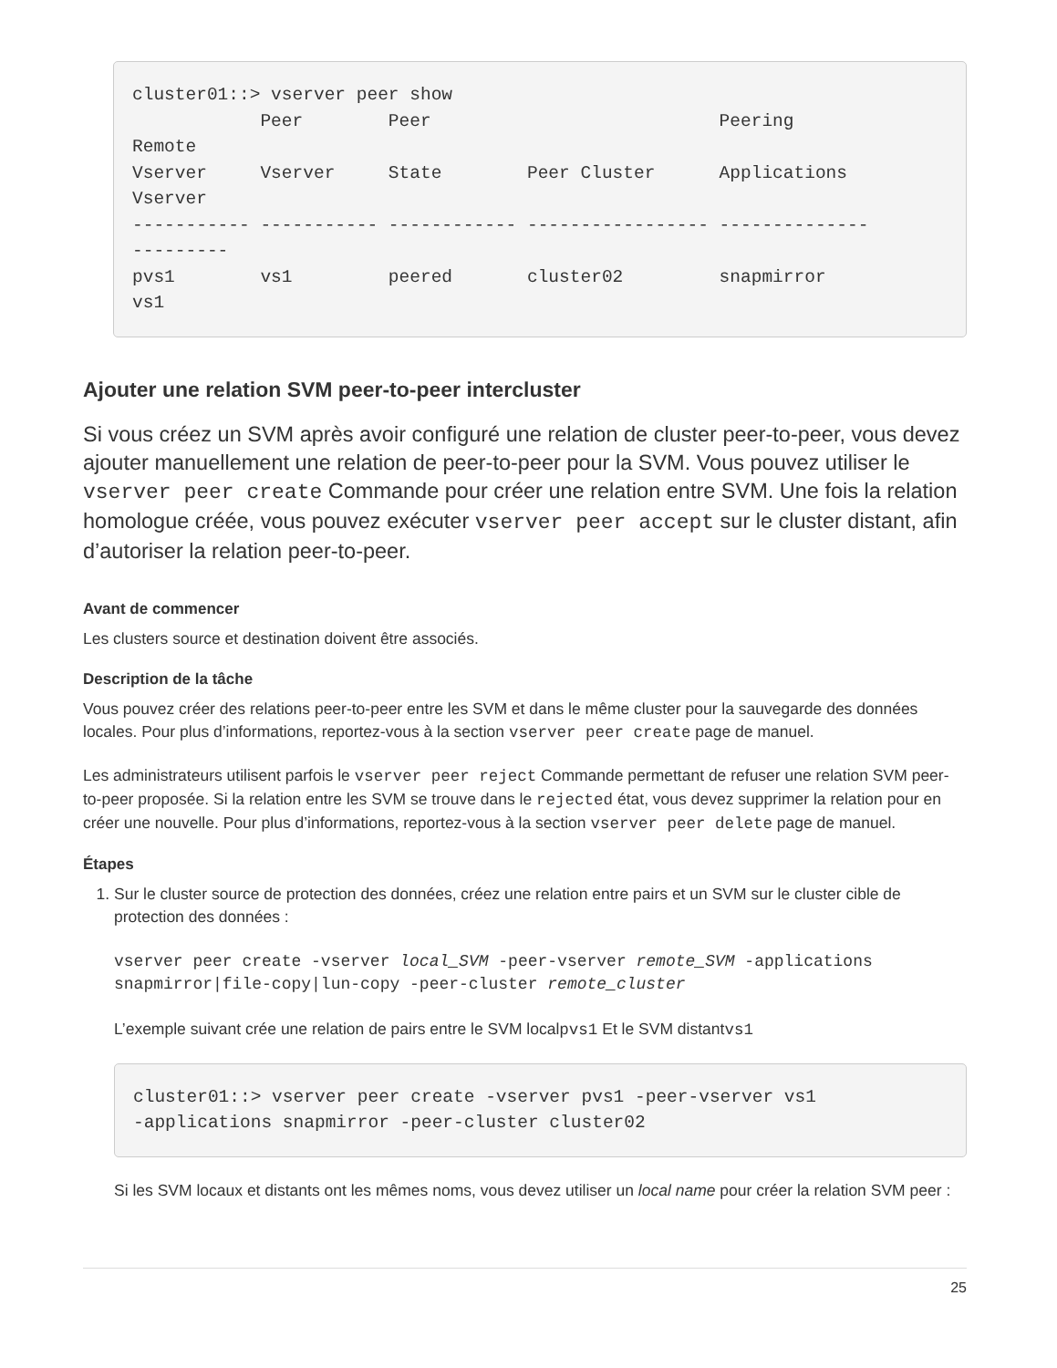cluster01::> vserver peer show
            Peer        Peer                           Peering
Remote
Vserver     Vserver     State        Peer Cluster      Applications
Vserver
----------- ----------- ------------ ----------------- --------------
---------
pvs1        vs1         peered       cluster02         snapmirror
vs1
Ajouter une relation SVM peer-to-peer intercluster
Si vous créez un SVM après avoir configuré une relation de cluster peer-to-peer, vous devez ajouter manuellement une relation de peer-to-peer pour la SVM. Vous pouvez utiliser le vserver peer create Commande pour créer une relation entre SVM. Une fois la relation homologue créée, vous pouvez exécuter vserver peer accept sur le cluster distant, afin d’autoriser la relation peer-to-peer.
Avant de commencer
Les clusters source et destination doivent être associés.
Description de la tâche
Vous pouvez créer des relations peer-to-peer entre les SVM et dans le même cluster pour la sauvegarde des données locales. Pour plus d’informations, reportez-vous à la section vserver peer create page de manuel.
Les administrateurs utilisent parfois le vserver peer reject Commande permettant de refuser une relation SVM peer-to-peer proposée. Si la relation entre les SVM se trouve dans le rejected état, vous devez supprimer la relation pour en créer une nouvelle. Pour plus d’informations, reportez-vous à la section vserver peer delete page de manuel.
Étapes
1. Sur le cluster source de protection des données, créez une relation entre pairs et un SVM sur le cluster cible de protection des données :
vserver peer create -vserver local_SVM -peer-vserver remote_SVM -applications snapmirror|file-copy|lun-copy -peer-cluster remote_cluster
L’exemple suivant crée une relation de pairs entre le SVM localpvs1 Et le SVM distantvs1
cluster01::> vserver peer create -vserver pvs1 -peer-vserver vs1
-applications snapmirror -peer-cluster cluster02
Si les SVM locaux et distants ont les mêmes noms, vous devez utiliser un local name pour créer la relation SVM peer :
25